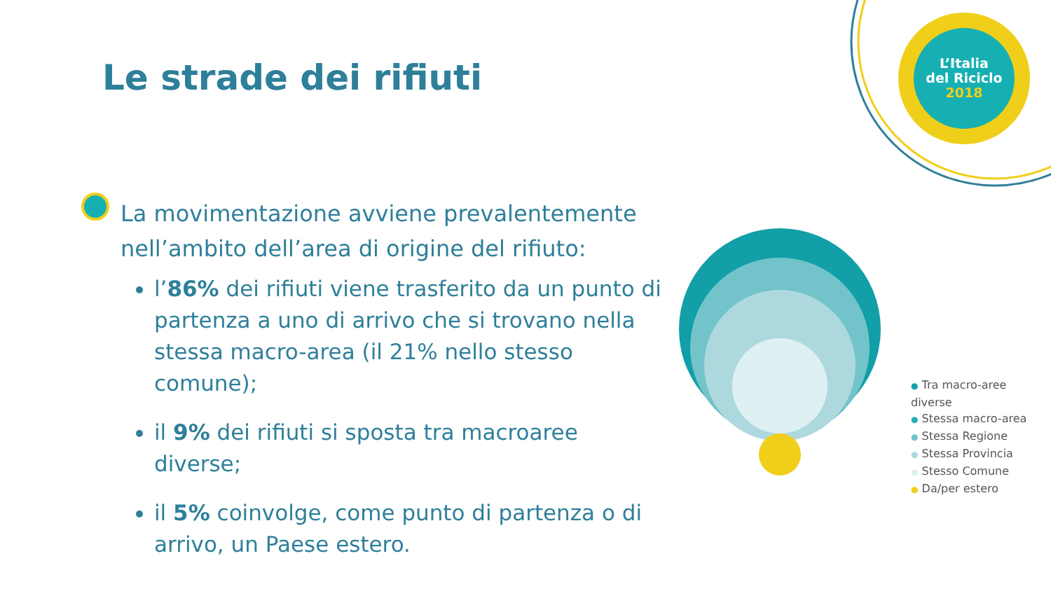L’Italia
del Riciclo
2018
Le strade dei rifiuti
La movimentazione avviene prevalentemente nell’ambito dell’area di origine del rifiuto:
l’86% dei rifiuti viene trasferito da un punto di partenza a uno di arrivo che si trovano nella stessa macro-area (il 21% nello stesso comune);
il 9% dei rifiuti si sposta tra macroaree diverse;
il 5% coinvolge, come punto di partenza o di arrivo, un Paese estero.
● Tra macro-aree diverse
● Stessa macro-area
● Stessa Regione
● Stessa Provincia
● Stesso Comune
● Da/per estero